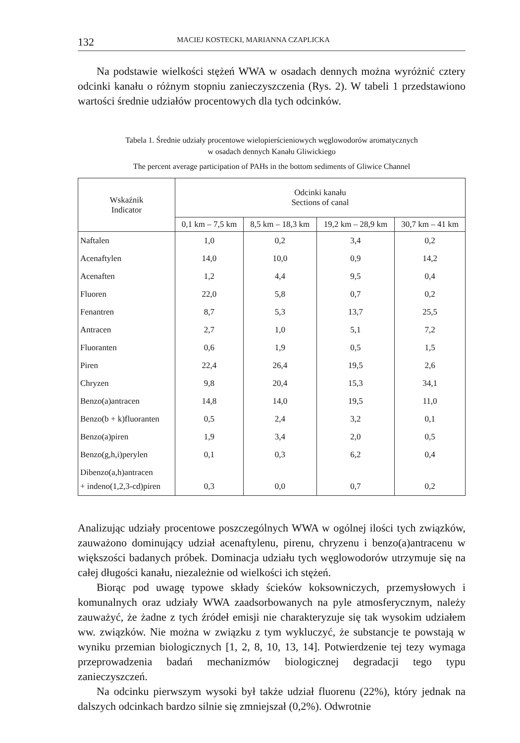132 MACIEJ KOSTECKI, MARIANNA CZAPLICKA
Na podstawie wielkości stężeń WWA w osadach dennych można wyróżnić cztery odcinki kanału o różnym stopniu zanieczyszczenia (Rys. 2). W tabeli 1 przedstawiono wartości średnie udziałów procentowych dla tych odcinków.
Tabela 1. Średnie udziały procentowe wielopierścieniowych węglowodorów aromatycznych
w osadach dennych Kanału Gliwickiego
The percent average participation of PAHs in the bottom sediments of Gliwice Channel
| Wskaźnik Indicator | Odcinki kanału Sections of canal | | | |
| --- | --- | --- | --- | --- |
| | 0,1 km – 7,5 km | 8,5 km – 18,3 km | 19,2 km – 28,9 km | 30,7 km – 41 km |
| Naftalen | 1,0 | 0,2 | 3,4 | 0,2 |
| Acenaftylen | 14,0 | 10,0 | 0,9 | 14,2 |
| Acenaften | 1,2 | 4,4 | 9,5 | 0,4 |
| Fluoren | 22,0 | 5,8 | 0,7 | 0,2 |
| Fenantren | 8,7 | 5,3 | 13,7 | 25,5 |
| Antracen | 2,7 | 1,0 | 5,1 | 7,2 |
| Fluoranten | 0,6 | 1,9 | 0,5 | 1,5 |
| Piren | 22,4 | 26,4 | 19,5 | 2,6 |
| Chryzen | 9,8 | 20,4 | 15,3 | 34,1 |
| Benzo(a)antracen | 14,8 | 14,0 | 19,5 | 11,0 |
| Benzo(b + k)fluoranten | 0,5 | 2,4 | 3,2 | 0,1 |
| Benzo(a)piren | 1,9 | 3,4 | 2,0 | 0,5 |
| Benzo(g,h,i)perylen | 0,1 | 0,3 | 6,2 | 0,4 |
| Dibenzo(a,h)antracen + indeno(1,2,3-cd)piren | 0,3 | 0,0 | 0,7 | 0,2 |
Analizując udziały procentowe poszczególnych WWA w ogólnej ilości tych związków, zauważono dominujący udział acenaftylenu, pirenu, chryzenu i benzo(a)antracenu w większości badanych próbek. Dominacja udziału tych węglowodorów utrzymuje się na całej długości kanału, niezależnie od wielkości ich stężeń.
Biorąc pod uwagę typowe składy ścieków koksowniczych, przemysłowych i komunalnych oraz udziały WWA zaadsorbowanych na pyle atmosferycznym, należy zauważyć, że żadne z tych źródeł emisji nie charakteryzuje się tak wysokim udziałem ww. związków. Nie można w związku z tym wykluczyć, że substancje te powstają w wyniku przemian biologicznych [1, 2, 8, 10, 13, 14]. Potwierdzenie tej tezy wymaga przeprowadzenia badań mechanizmów biologicznej degradacji tego typu zanieczyszczeń.
Na odcinku pierwszym wysoki był także udział fluorenu (22%), który jednak na dalszych odcinkach bardzo silnie się zmniejszał (0,2%). Odwrotnie